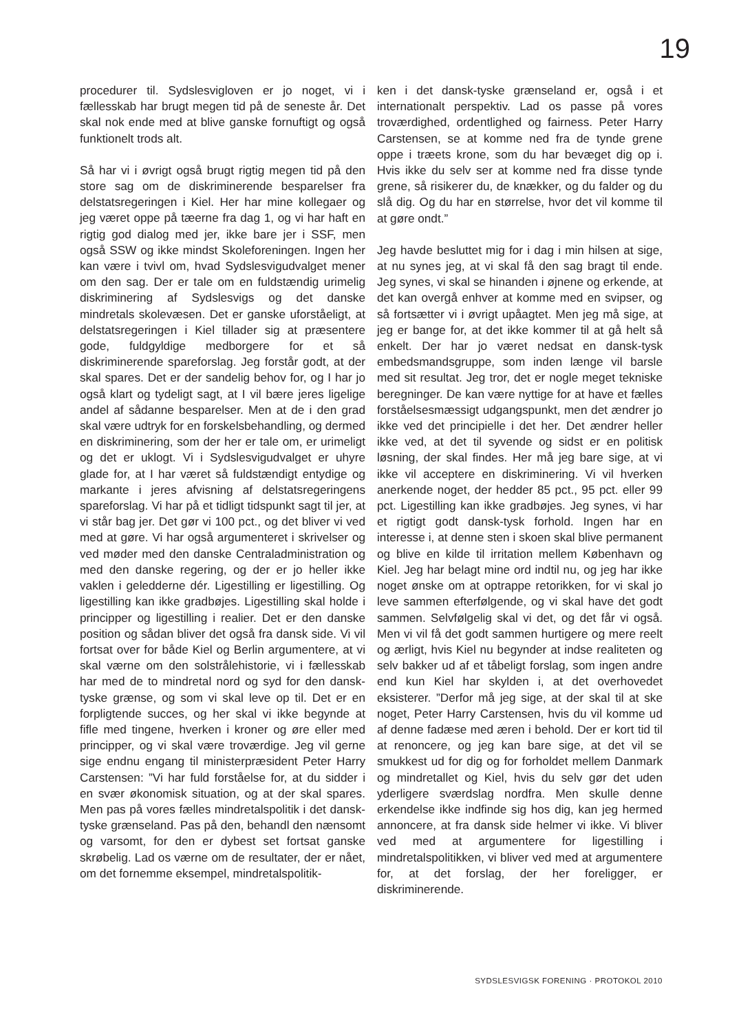19
procedurer til. Sydslesvigloven er jo noget, vi i fællesskab har brugt megen tid på de seneste år. Det skal nok ende med at blive ganske fornuftigt og også funktionelt trods alt.
Så har vi i øvrigt også brugt rigtig megen tid på den store sag om de diskriminerende besparelser fra delstatsregeringen i Kiel. Her har mine kollegaer og jeg været oppe på tæerne fra dag 1, og vi har haft en rigtig god dialog med jer, ikke bare jer i SSF, men også SSW og ikke mindst Skoleforeningen. Ingen her kan være i tvivl om, hvad Sydslesvigudvalget mener om den sag. Der er tale om en fuldstændig urimelig diskriminering af Sydslesvigs og det danske mindretals skolevæsen. Det er ganske uforståeligt, at delstatsregeringen i Kiel tillader sig at præsentere gode, fuldgyldige medborgere for et så diskriminerende spareforslag. Jeg forstår godt, at der skal spares. Det er der sandelig behov for, og I har jo også klart og tydeligt sagt, at I vil bære jeres ligelige andel af sådanne besparelser. Men at de i den grad skal være udtryk for en forskelsbehandling, og dermed en diskriminering, som der her er tale om, er urimeligt og det er uklogt. Vi i Sydslesvigudvalget er uhyre glade for, at I har været så fuldstændigt entydige og markante i jeres afvisning af delstatsregeringens spareforslag. Vi har på et tidligt tidspunkt sagt til jer, at vi står bag jer. Det gør vi 100 pct., og det bliver vi ved med at gøre. Vi har også argumenteret i skrivelser og ved møder med den danske Centraladministration og med den danske regering, og der er jo heller ikke vaklen i geledderne dér. Ligestilling er ligestilling. Og ligestilling kan ikke gradbøjes. Ligestilling skal holde i principper og ligestilling i realier. Det er den danske position og sådan bliver det også fra dansk side. Vi vil fortsat over for både Kiel og Berlin argumentere, at vi skal værne om den solstrålehistorie, vi i fællesskab har med de to mindretal nord og syd for den dansk-tyske grænse, og som vi skal leve op til. Det er en forpligtende succes, og her skal vi ikke begynde at fifle med tingene, hverken i kroner og øre eller med principper, og vi skal være troværdige. Jeg vil gerne sige endnu engang til ministerpræsident Peter Harry Carstensen: ”Vi har fuld forståelse for, at du sidder i en svær økonomisk situation, og at der skal spares. Men pas på vores fælles mindretalspolitik i det dansk-tyske grænseland. Pas på den, behandl den nænsomt og varsomt, for den er dybest set fortsat ganske skrøbelig. Lad os værne om de resultater, der er nået, om det fornemme eksempel, mindretalspolitik-
ken i det dansk-tyske grænseland er, også i et internationalt perspektiv. Lad os passe på vores troværdighed, ordentlighed og fairness. Peter Harry Carstensen, se at komme ned fra de tynde grene oppe i træets krone, som du har bevæget dig op i. Hvis ikke du selv ser at komme ned fra disse tynde grene, så risikerer du, de knækker, og du falder og du slå dig. Og du har en størrelse, hvor det vil komme til at gøre ondt.”
Jeg havde besluttet mig for i dag i min hilsen at sige, at nu synes jeg, at vi skal få den sag bragt til ende. Jeg synes, vi skal se hinanden i øjnene og erkende, at det kan overgå enhver at komme med en svipser, og så fortsætter vi i øvrigt upåagtet. Men jeg må sige, at jeg er bange for, at det ikke kommer til at gå helt så enkelt. Der har jo været nedsat en dansk-tysk embedsmandsgruppe, som inden længe vil barsle med sit resultat. Jeg tror, det er nogle meget tekniske beregninger. De kan være nyttige for at have et fælles forståelsesmæssigt udgangspunkt, men det ændrer jo ikke ved det principielle i det her. Det ændrer heller ikke ved, at det til syvende og sidst er en politisk løsning, der skal findes. Her må jeg bare sige, at vi ikke vil acceptere en diskriminering. Vi vil hverken anerkende noget, der hedder 85 pct., 95 pct. eller 99 pct. Ligestilling kan ikke gradbøjes. Jeg synes, vi har et rigtigt godt dansk-tysk forhold. Ingen har en interesse i, at denne sten i skoen skal blive permanent og blive en kilde til irritation mellem København og Kiel. Jeg har belagt mine ord indtil nu, og jeg har ikke noget ønske om at optrappe retorikken, for vi skal jo leve sammen efterfølgende, og vi skal have det godt sammen. Selvfølgelig skal vi det, og det får vi også. Men vi vil få det godt sammen hurtigere og mere reelt og ærligt, hvis Kiel nu begynder at indse realiteten og selv bakker ud af et tåbeligt forslag, som ingen andre end kun Kiel har skylden i, at det overhovedet eksisterer. ”Derfor må jeg sige, at der skal til at ske noget, Peter Harry Carstensen, hvis du vil komme ud af denne fadæse med æren i behold. Der er kort tid til at renoncere, og jeg kan bare sige, at det vil se smukkest ud for dig og for forholdet mellem Danmark og mindretallet og Kiel, hvis du selv gør det uden yderligere sværdslag nordfra. Men skulle denne erkendelse ikke indfinde sig hos dig, kan jeg hermed annoncere, at fra dansk side helmer vi ikke. Vi bliver ved med at argumentere for ligestilling i mindretalspolitikken, vi bliver ved med at argumentere for, at det forslag, der her foreligger, er diskriminerende.
SYDSLESVIGSK FORENING · PROTOKOL 2010